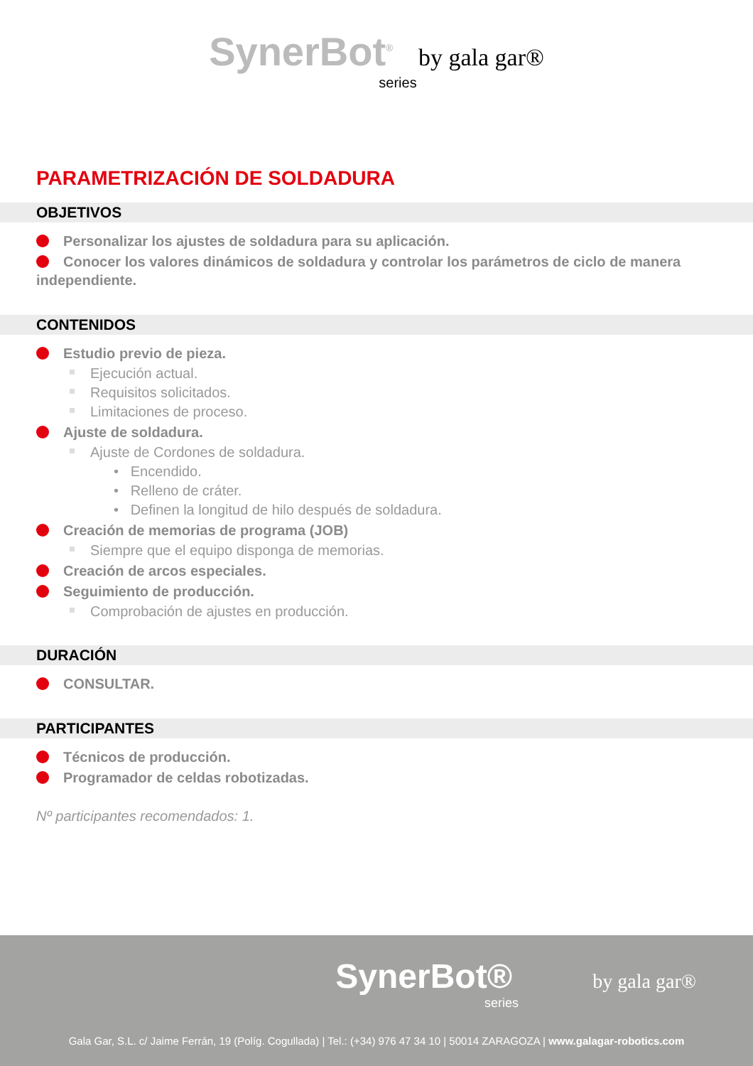SynerBot<sup>®</sup> by gala gar®
series
PARAMETRIZACIÓN DE SOLDADURA
OBJETIVOS
Personalizar los ajustes de soldadura para su aplicación.
Conocer los valores dinámicos de soldadura y controlar los parámetros de ciclo de manera independiente.
CONTENIDOS
Estudio previo de pieza.
Ejecución actual.
Requisitos solicitados.
Limitaciones de proceso.
Ajuste de soldadura.
Ajuste de Cordones de soldadura.
• Encendido.
• Relleno de cráter.
• Definen la longitud de hilo después de soldadura.
Creación de memorias de programa (JOB)
Siempre que el equipo disponga de memorias.
Creación de arcos especiales.
Seguimiento de producción.
Comprobación de ajustes en producción.
DURACIÓN
CONSULTAR.
PARTICIPANTES
Técnicos de producción.
Programador de celdas robotizadas.
Nº participantes recomendados: 1.
SynerBot® by gala gar®
series
Gala Gar, S.L. c/ Jaime Ferrán, 19 (Políg. Cogullada) | Tel.: (+34) 976 47 34 10 | 50014 ZARAGOZA | www.galagar-robotics.com